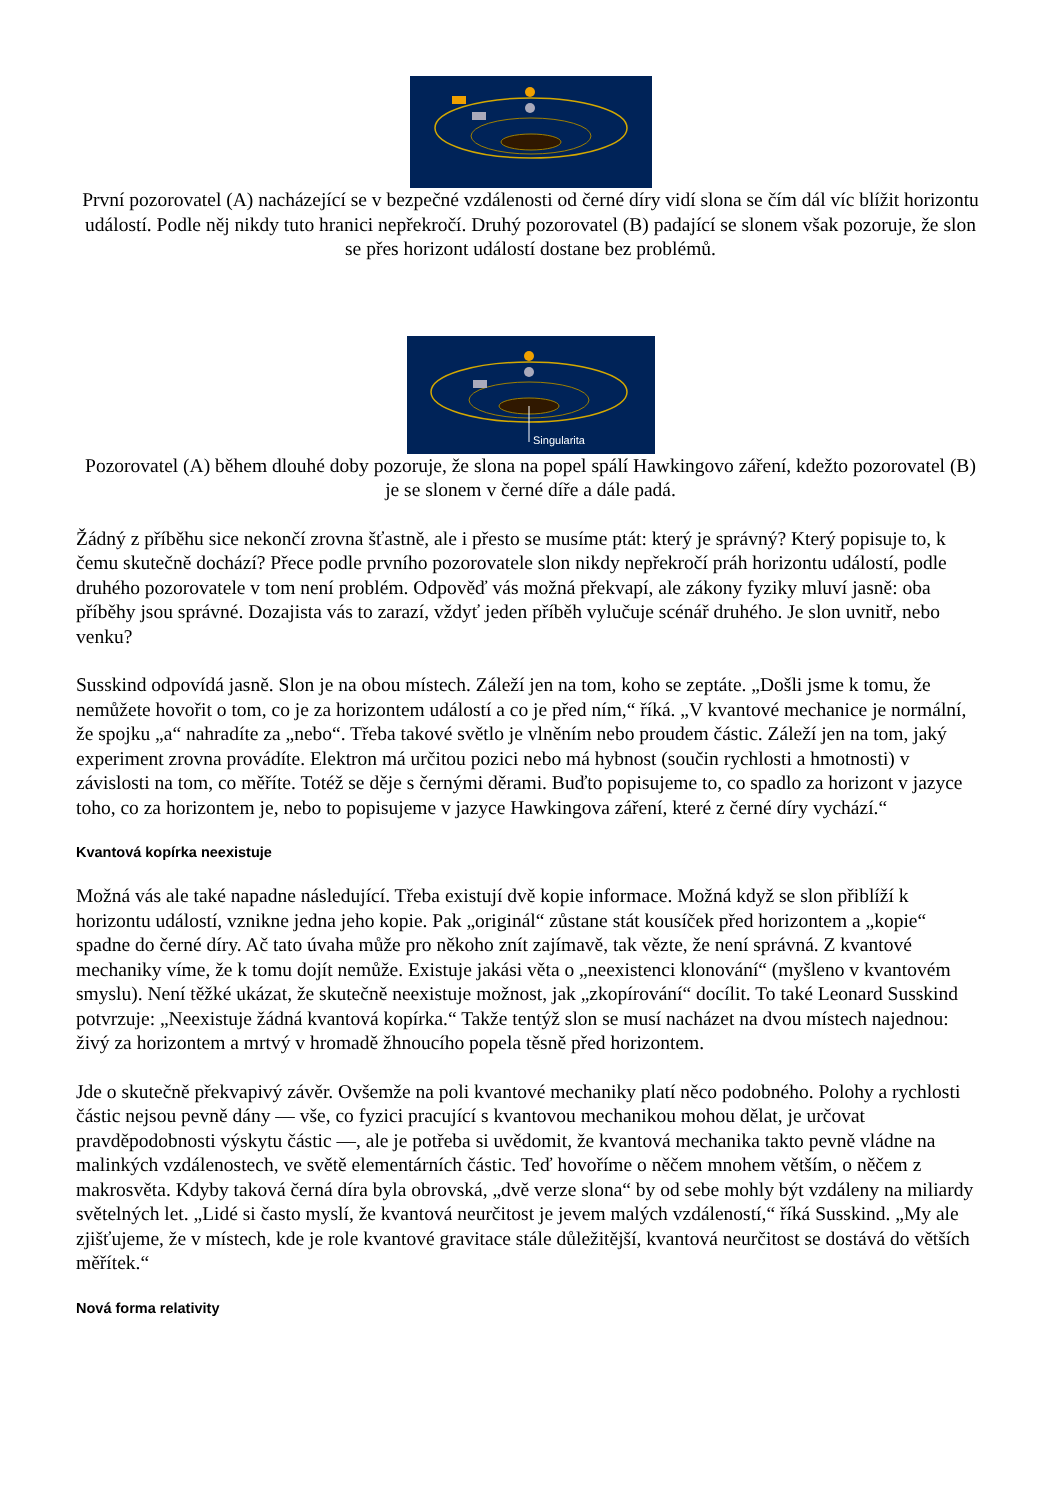První pozorovatel (A) nacházející se v bezpečné vzdálenosti od černé díry vidí slona se čím dál víc blížit horizontu událostí. Podle něj nikdy tuto hranici nepřekročí. Druhý pozorovatel (B) padající se slonem však pozoruje, že slon se přes horizont událostí dostane bez problémů.
Singularita
Pozorovatel (A) během dlouhé doby pozoruje, že slona na popel spálí Hawkingovo záření, kdežto pozorovatel (B) je se slonem v černé díře a dále padá.
Žádný z příběhu sice nekončí zrovna šťastně, ale i přesto se musíme ptát: který je správný? Který popisuje to, k čemu skutečně dochází? Přece podle prvního pozorovatele slon nikdy nepřekročí práh horizontu událostí, podle druhého pozorovatele v tom není problém. Odpověď vás možná překvapí, ale zákony fyziky mluví jasně: oba příběhy jsou správné. Dozajista vás to zarazí, vždyť jeden příběh vylučuje scénář druhého. Je slon uvnitř, nebo venku?
Susskind odpovídá jasně. Slon je na obou místech. Záleží jen na tom, koho se zeptáte. „Došli jsme k tomu, že nemůžete hovořit o tom, co je za horizontem událostí a co je před ním,“ říká. „V kvantové mechanice je normální, že spojku „a“ nahradíte za „nebo“. Třeba takové světlo je vlněním nebo proudem částic. Záleží jen na tom, jaký experiment zrovna provádíte. Elektron má určitou pozici nebo má hybnost (součin rychlosti a hmotnosti) v závislosti na tom, co měříte. Totéž se děje s černými děrami. Buďto popisujeme to, co spadlo za horizont v jazyce toho, co za horizontem je, nebo to popisujeme v jazyce Hawkingova záření, které z černé díry vychází.“
Kvantová kopírka neexistuje
Možná vás ale také napadne následující. Třeba existují dvě kopie informace. Možná když se slon přiblíží k horizontu událostí, vznikne jedna jeho kopie. Pak „originál“ zůstane stát kousíček před horizontem a „kopie“ spadne do černé díry. Ač tato úvaha může pro někoho znít zajímavě, tak vězte, že není správná. Z kvantové mechaniky víme, že k tomu dojít nemůže. Existuje jakási věta o „neexistenci klonování“ (myšleno v kvantovém smyslu). Není těžké ukázat, že skutečně neexistuje možnost, jak „zkopírování“ docílit. To také Leonard Susskind potvrzuje: „Neexistuje žádná kvantová kopírka.“ Takže tentýž slon se musí nacházet na dvou místech najednou: živý za horizontem a mrtvý v hromadě žhnoucího popela těsně před horizontem.
Jde o skutečně překvapivý závěr. Ovšemže na poli kvantové mechaniky platí něco podobného. Polohy a rychlosti částic nejsou pevně dány — vše, co fyzici pracující s kvantovou mechanikou mohou dělat, je určovat pravděpodobnosti výskytu částic —, ale je potřeba si uvědomit, že kvantová mechanika takto pevně vládne na malinkých vzdálenostech, ve světě elementárních částic. Teď hovoříme o něčem mnohem větším, o něčem z makrosvěta. Kdyby taková černá díra byla obrovská, „dvě verze slona“ by od sebe mohly být vzdáleny na miliardy světelných let. „Lidé si často myslí, že kvantová neurčitost je jevem malých vzdáleností,“ říká Susskind. „My ale zjišťujeme, že v místech, kde je role kvantové gravitace stále důležitější, kvantová neurčitost se dostává do větších měřítek.“
Nová forma relativity